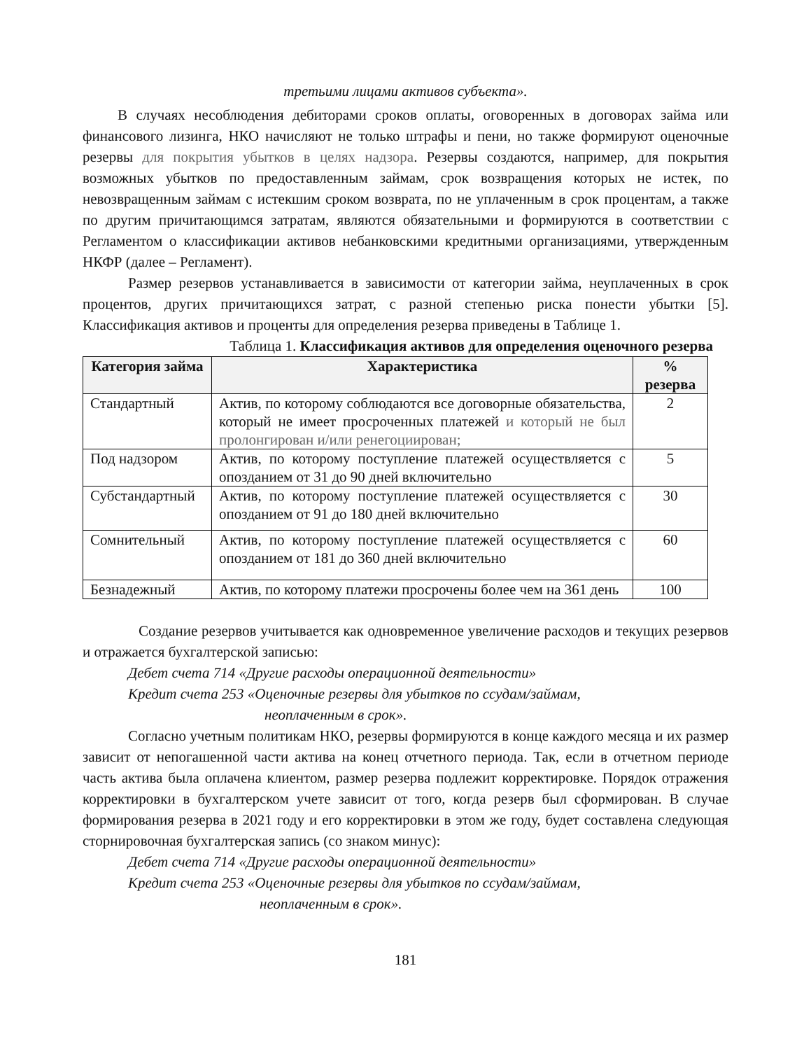третьими лицами активов субъекта».
В случаях несоблюдения дебиторами сроков оплаты, оговоренных в договорах займа или финансового лизинга, НКО начисляют не только штрафы и пени, но также формируют оценочные резервы для покрытия убытков в целях надзора. Резервы создаются, например, для покрытия возможных убытков по предоставленным займам, срок возвращения которых не истек, по невозвращенным займам с истекшим сроком возврата, по не уплаченным в срок процентам, а также по другим причитающимся затратам, являются обязательными и формируются в соответствии с Регламентом о классификации активов небанковскими кредитными организациями, утвержденным НКФР (далее – Регламент).
Размер резервов устанавливается в зависимости от категории займа, неуплаченных в срок процентов, других причитающихся затрат, с разной степенью риска понести убытки [5]. Классификация активов и проценты для определения резерва приведены в Таблице 1.
Таблица 1. Классификация активов для определения оценочного резерва
| Категория займа | Характеристика | % резерва |
| --- | --- | --- |
| Стандартный | Актив, по которому соблюдаются все договорные обязательства, который не имеет просроченных платежей и который не был пролонгирован и/или ренегоциирован; | 2 |
| Под надзором | Актив, по которому поступление платежей осуществляется с опозданием от 31 до 90 дней включительно | 5 |
| Субстандартный | Актив, по которому поступление платежей осуществляется с опозданием от 91 до 180 дней включительно | 30 |
| Сомнительный | Актив, по которому поступление платежей осуществляется с опозданием от 181 до 360 дней включительно | 60 |
| Безнадежный | Актив, по которому платежи просрочены более чем на 361 день | 100 |
Создание резервов учитывается как одновременное увеличение расходов и текущих резервов и отражается бухгалтерской записью:
Дебет счета 714 «Другие расходы операционной деятельности»
Кредит счета 253 «Оценочные резервы для убытков по ссудам/займам,
неоплаченным в срок».
Согласно учетным политикам НКО, резервы формируются в конце каждого месяца и их размер зависит от непогашенной части актива на конец отчетного периода. Так, если в отчетном периоде часть актива была оплачена клиентом, размер резерва подлежит корректировке. Порядок отражения корректировки в бухгалтерском учете зависит от того, когда резерв был сформирован. В случае формирования резерва в 2021 году и его корректировки в этом же году, будет составлена следующая сторнировочная бухгалтерская запись (со знаком минус):
Дебет счета 714 «Другие расходы операционной деятельности»
Кредит счета 253 «Оценочные резервы для убытков по ссудам/займам,
неоплаченным в срок».
181